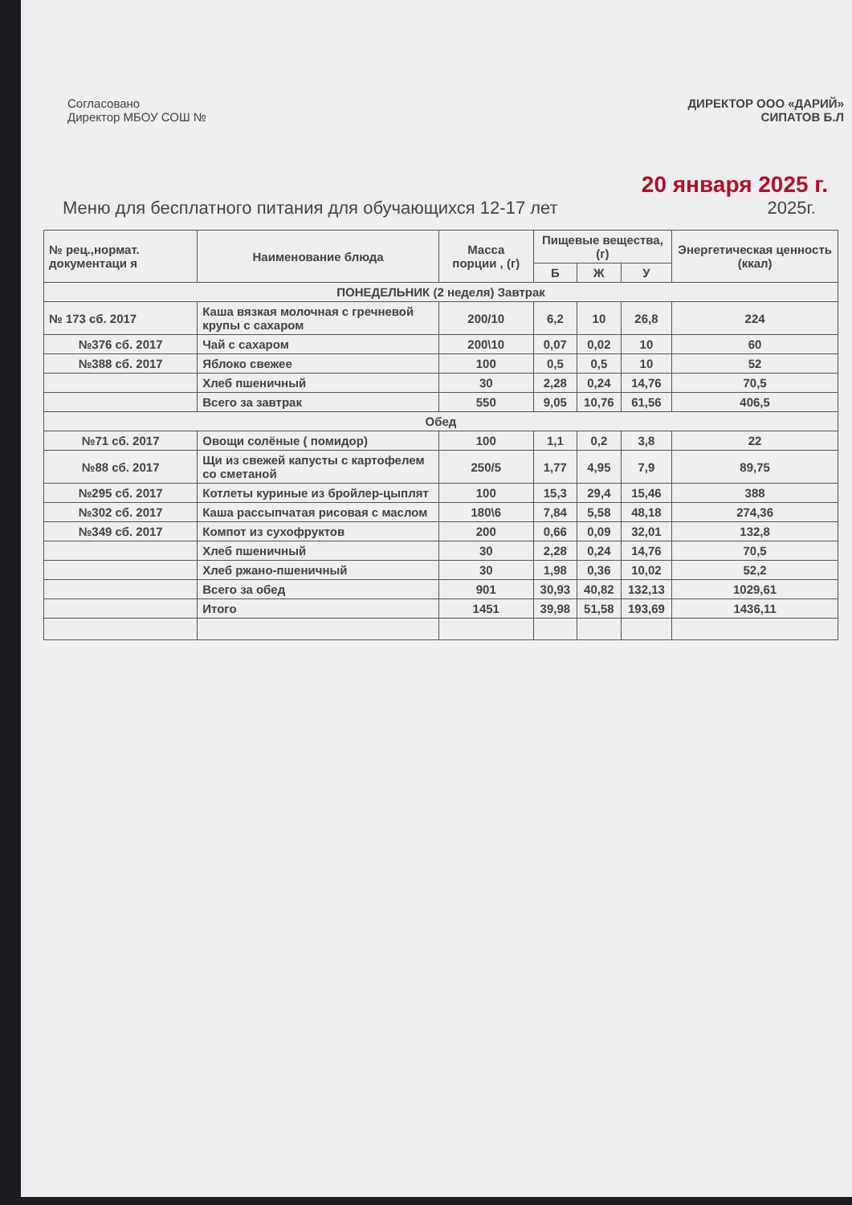Согласовано
Директор МБОУ СОШ №
ДИРЕКТОР ООО «ДАРИЙ»
СИПАТОВ Б.Л
20 января 2025 г.
Меню для бесплатного питания для обучающихся 12-17 лет 2025г.
| № рец.,нормат. документаци я | Наименование блюда | Масса порции , (г) | Пищевые вещества,(г) | | | Энергетическая ценность (ккал) |
| --- | --- | --- | --- | --- | --- | --- |
| | | | Б | Ж | У | |
| ПОНЕДЕЛЬНИК (2 неделя) Завтрак | | | | | | |
| № 173 сб. 2017 | Каша вязкая молочная с гречневой крупы с сахаром | 200/10 | 6,2 | 10 | 26,8 | 224 |
| №376 сб. 2017 | Чай с сахаром | 200\10 | 0,07 | 0,02 | 10 | 60 |
| №388 сб. 2017 | Яблоко свежее | 100 | 0,5 | 0,5 | 10 | 52 |
| | Хлеб пшеничный | 30 | 2,28 | 0,24 | 14,76 | 70,5 |
| | Всего за завтрак | 550 | 9,05 | 10,76 | 61,56 | 406,5 |
| Обед | | | | | | |
| №71 сб. 2017 | Овощи солёные ( помидор) | 100 | 1,1 | 0,2 | 3,8 | 22 |
| №88 сб. 2017 | Щи из свежей капусты с картофелем со сметаной | 250/5 | 1,77 | 4,95 | 7,9 | 89,75 |
| №295 сб. 2017 | Котлеты куриные из бройлер-цыплят | 100 | 15,3 | 29,4 | 15,46 | 388 |
| №302 сб. 2017 | Каша рассыпчатая рисовая с маслом | 180\6 | 7,84 | 5,58 | 48,18 | 274,36 |
| №349 сб. 2017 | Компот из сухофруктов | 200 | 0,66 | 0,09 | 32,01 | 132,8 |
| | Хлеб пшеничный | 30 | 2,28 | 0,24 | 14,76 | 70,5 |
| | Хлеб ржано-пшеничный | 30 | 1,98 | 0,36 | 10,02 | 52,2 |
| | Всего за обед | 901 | 30,93 | 40,82 | 132,13 | 1029,61 |
| | Итого | 1451 | 39,98 | 51,58 | 193,69 | 1436,11 |